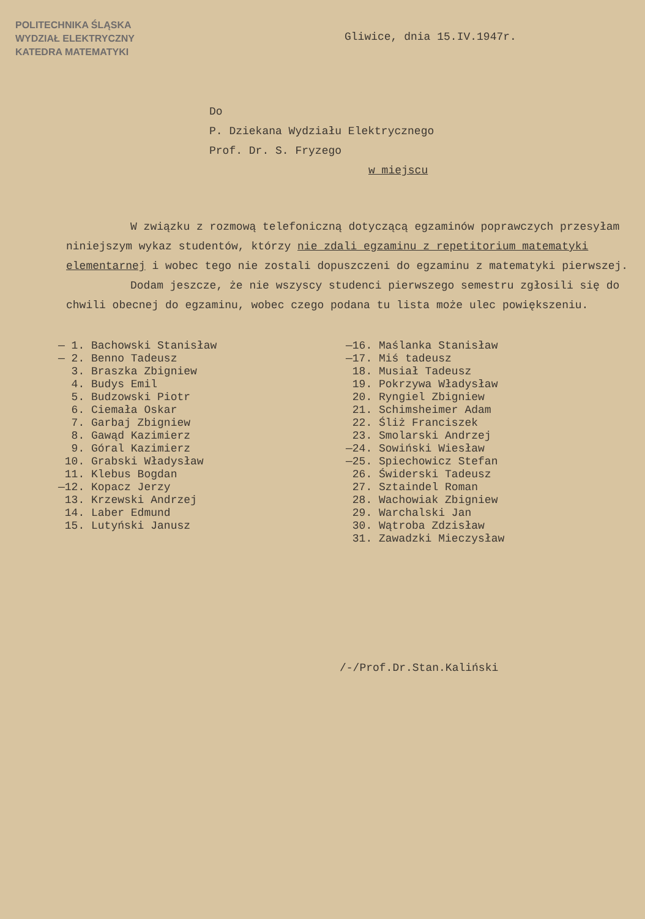POLITECHNIKA ŚLĄSKA
WYDZIAŁ ELEKTRYCZNY
KATEDRA MATEMATYKI
Gliwice, dnia 15.IV.1947r.
Do
P. Dziekana Wydziału Elektrycznego
Prof. Dr. S. Fryzego
w miejscu
W związku z rozmową telefoniczną dotyczącą egzaminów poprawczych przesyłam niniejszym wykaz studentów, którzy nie zdali egzaminu z repetitorium matematyki elementarnej i wobec tego nie zostali dopuszczeni do egzaminu z matematyki pierwszej.
Dodam jeszcze, że nie wszyscy studenci pierwszego semestru zgłosili się do chwili obecnej do egzaminu, wobec czego podana tu lista może ulec powiększeniu.
— 1. Bachowski Stanisław
— 2. Benno Tadeusz
3. Braszka Zbigniew
4. Budys Emil
5. Budzowski Piotr
6. Ciemała Oskar
7. Garbaj Zbigniew
8. Gawąd Kazimierz
9. Góral Kazimierz
10. Grabski Władysław
11. Klebus Bogdan
—12. Kopacz Jerzy
13. Krzewski Andrzej
14. Laber Edmund
15. Lutyński Janusz
—16. Maślanka Stanisław
—17. Miś tadeusz
18. Musiał Tadeusz
19. Pokrzywa Władysław
20. Ryngiel Zbigniew
21. Schimsheimer Adam
22. Śliż Franciszek
23. Smolarski Andrzej
—24. Sowiński Wiesław
—25. Spiechowicz Stefan
26. Świderski Tadeusz
27. Sztaindel Roman
28. Wachowiak Zbigniew
29. Warchalski Jan
30. Wątroba Zdzisław
31. Zawadzki Mieczysław
/-/Prof.Dr.Stan.Kaliński